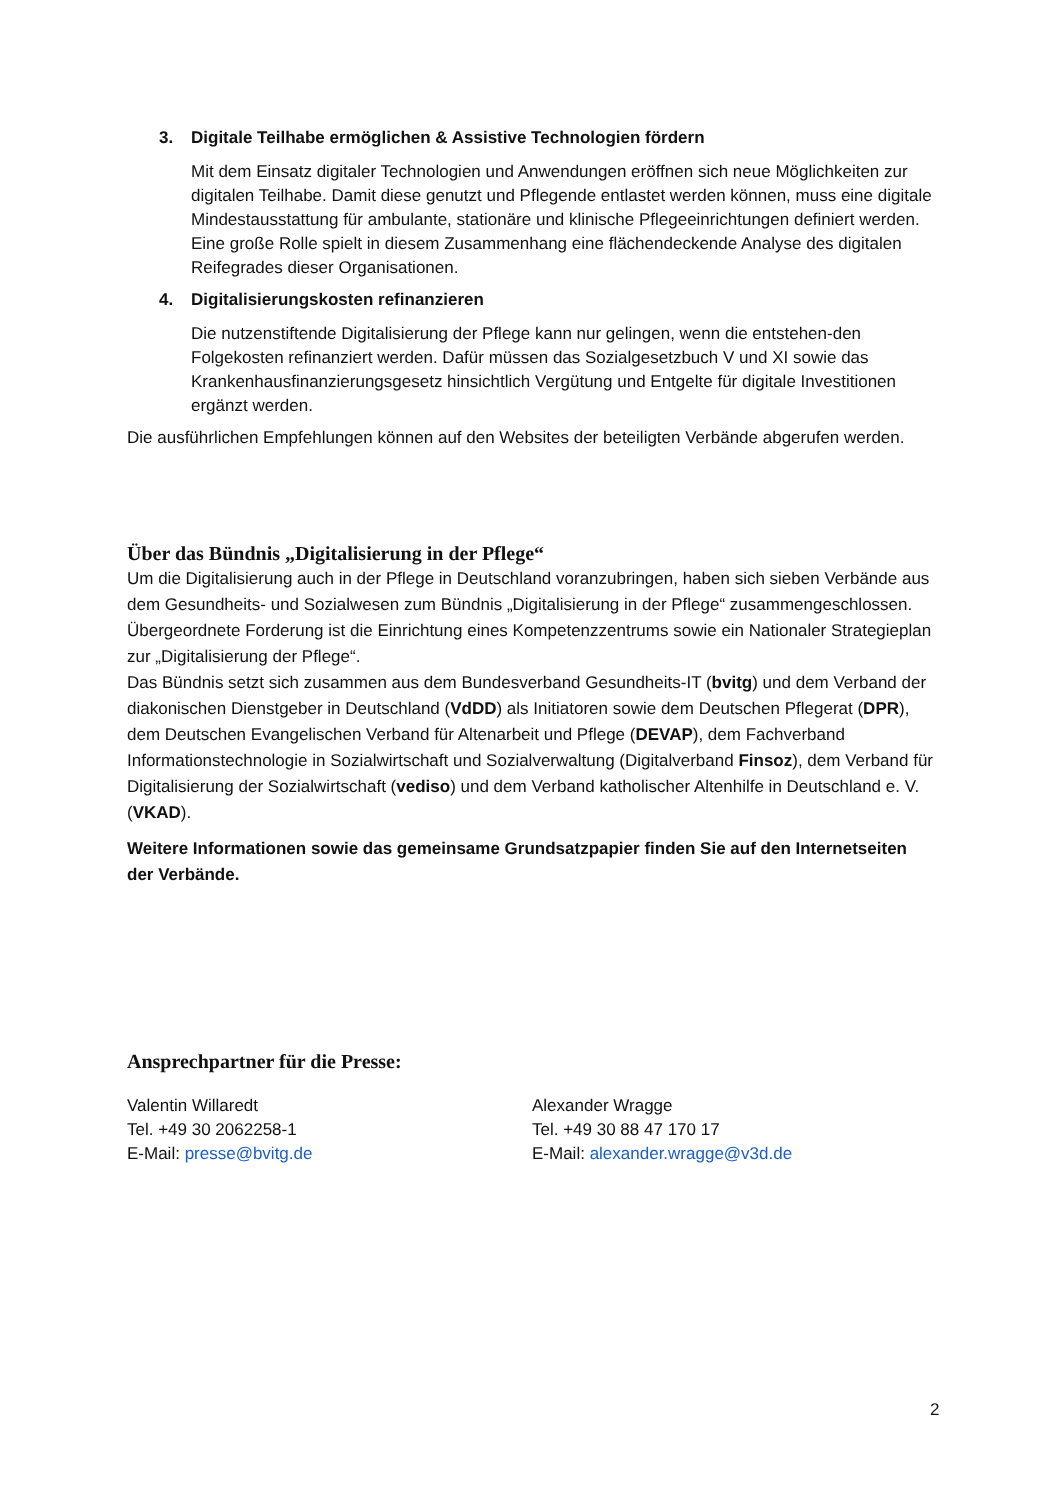3. Digitale Teilhabe ermöglichen & Assistive Technologien fördern
Mit dem Einsatz digitaler Technologien und Anwendungen eröffnen sich neue Möglichkeiten zur digitalen Teilhabe. Damit diese genutzt und Pflegende entlastet werden können, muss eine digitale Mindestausstattung für ambulante, stationäre und klinische Pflegeeinrichtungen definiert werden. Eine große Rolle spielt in diesem Zusammenhang eine flächendeckende Analyse des digitalen Reifegrades dieser Organisationen.
4. Digitalisierungskosten refinanzieren
Die nutzenstiftende Digitalisierung der Pflege kann nur gelingen, wenn die entstehen-den Folgekosten refinanziert werden. Dafür müssen das Sozialgesetzbuch V und XI sowie das Krankenhausfinanzierungsgesetz hinsichtlich Vergütung und Entgelte für digitale Investitionen ergänzt werden.
Die ausführlichen Empfehlungen können auf den Websites der beteiligten Verbände abgerufen werden.
Über das Bündnis „Digitalisierung in der Pflege“
Um die Digitalisierung auch in der Pflege in Deutschland voranzubringen, haben sich sieben Verbände aus dem Gesundheits- und Sozialwesen zum Bündnis „Digitalisierung in der Pflege“ zusammengeschlossen. Übergeordnete Forderung ist die Einrichtung eines Kompetenzzentrums sowie ein Nationaler Strategieplan zur „Digitalisierung der Pflege“.
Das Bündnis setzt sich zusammen aus dem Bundesverband Gesundheits-IT (bvitg) und dem Verband der diakonischen Dienstgeber in Deutschland (VdDD) als Initiatoren sowie dem Deutschen Pflegerat (DPR), dem Deutschen Evangelischen Verband für Altenarbeit und Pflege (DEVAP), dem Fachverband Informationstechnologie in Sozialwirtschaft und Sozialverwaltung (Digitalverband Finsoz), dem Verband für Digitalisierung der Sozialwirtschaft (vediso) und dem Verband katholischer Altenhilfe in Deutschland e. V. (VKAD).
Weitere Informationen sowie das gemeinsame Grundsatzpapier finden Sie auf den Internetseiten der Verbände.
Ansprechpartner für die Presse:
Valentin Willaredt
Tel. +49 30 2062258-1
E-Mail: presse@bvitg.de
Alexander Wragge
Tel. +49 30 88 47 170 17
E-Mail: alexander.wragge@v3d.de
2